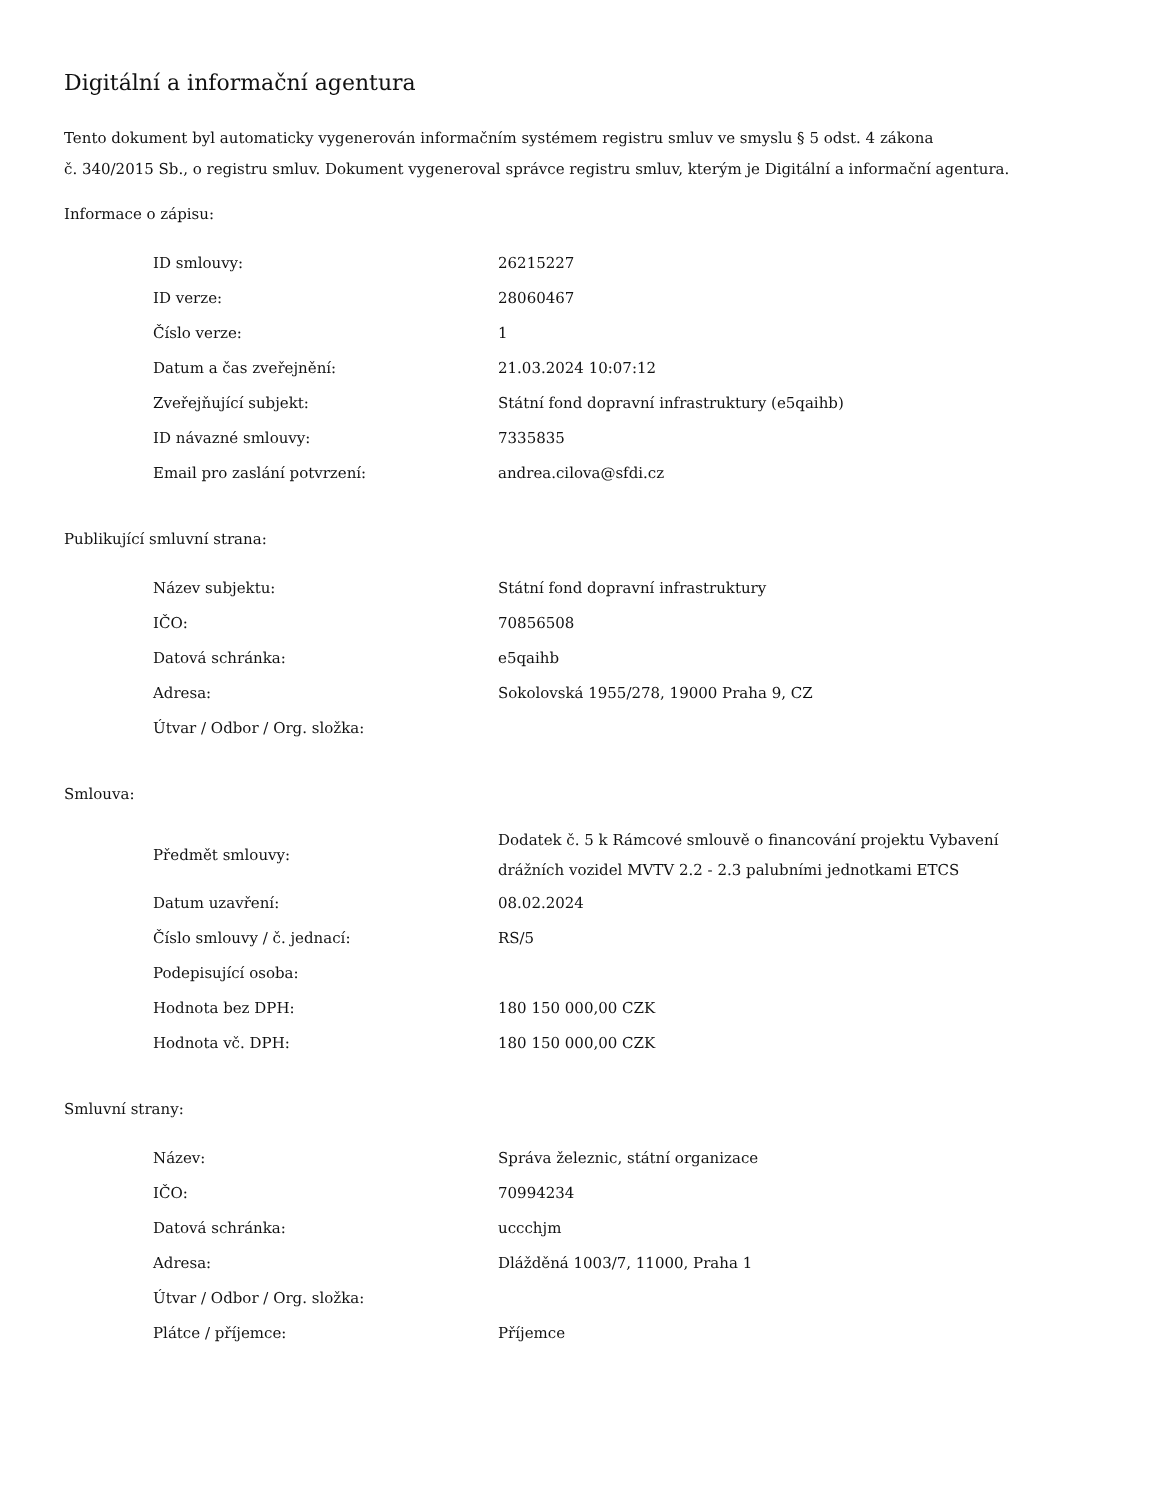Digitální a informační agentura
Tento dokument byl automaticky vygenerován informačním systémem registru smluv ve smyslu § 5 odst. 4 zákona
č. 340/2015 Sb., o registru smluv. Dokument vygeneroval správce registru smluv, kterým je Digitální a informační agentura.
Informace o zápisu:
| ID smlouvy: | 26215227 |
| ID verze: | 28060467 |
| Číslo verze: | 1 |
| Datum a čas zveřejnění: | 21.03.2024 10:07:12 |
| Zveřejňující subjekt: | Státní fond dopravní infrastruktury (e5qaihb) |
| ID návazné smlouvy: | 7335835 |
| Email pro zaslání potvrzení: | andrea.cilova@sfdi.cz |
Publikující smluvní strana:
| Název subjektu: | Státní fond dopravní infrastruktury |
| IČO: | 70856508 |
| Datová schránka: | e5qaihb |
| Adresa: | Sokolovská 1955/278, 19000 Praha 9, CZ |
| Útvar / Odbor / Org. složka: | |
Smlouva:
| Předmět smlouvy: | Dodatek č. 5 k Rámcové smlouvě o financování projektu Vybavení drážních vozidel MVTV 2.2 - 2.3 palubními jednotkami ETCS |
| Datum uzavření: | 08.02.2024 |
| Číslo smlouvy / č. jednací: | RS/5 |
| Podepisující osoba: | |
| Hodnota bez DPH: | 180 150 000,00 CZK |
| Hodnota vč. DPH: | 180 150 000,00 CZK |
Smluvní strany:
| Název: | Správa železnic, státní organizace |
| IČO: | 70994234 |
| Datová schránka: | uccchjm |
| Adresa: | Dlážděná 1003/7, 11000, Praha 1 |
| Útvar / Odbor / Org. složka: | |
| Plátce / příjemce: | Příjemce |